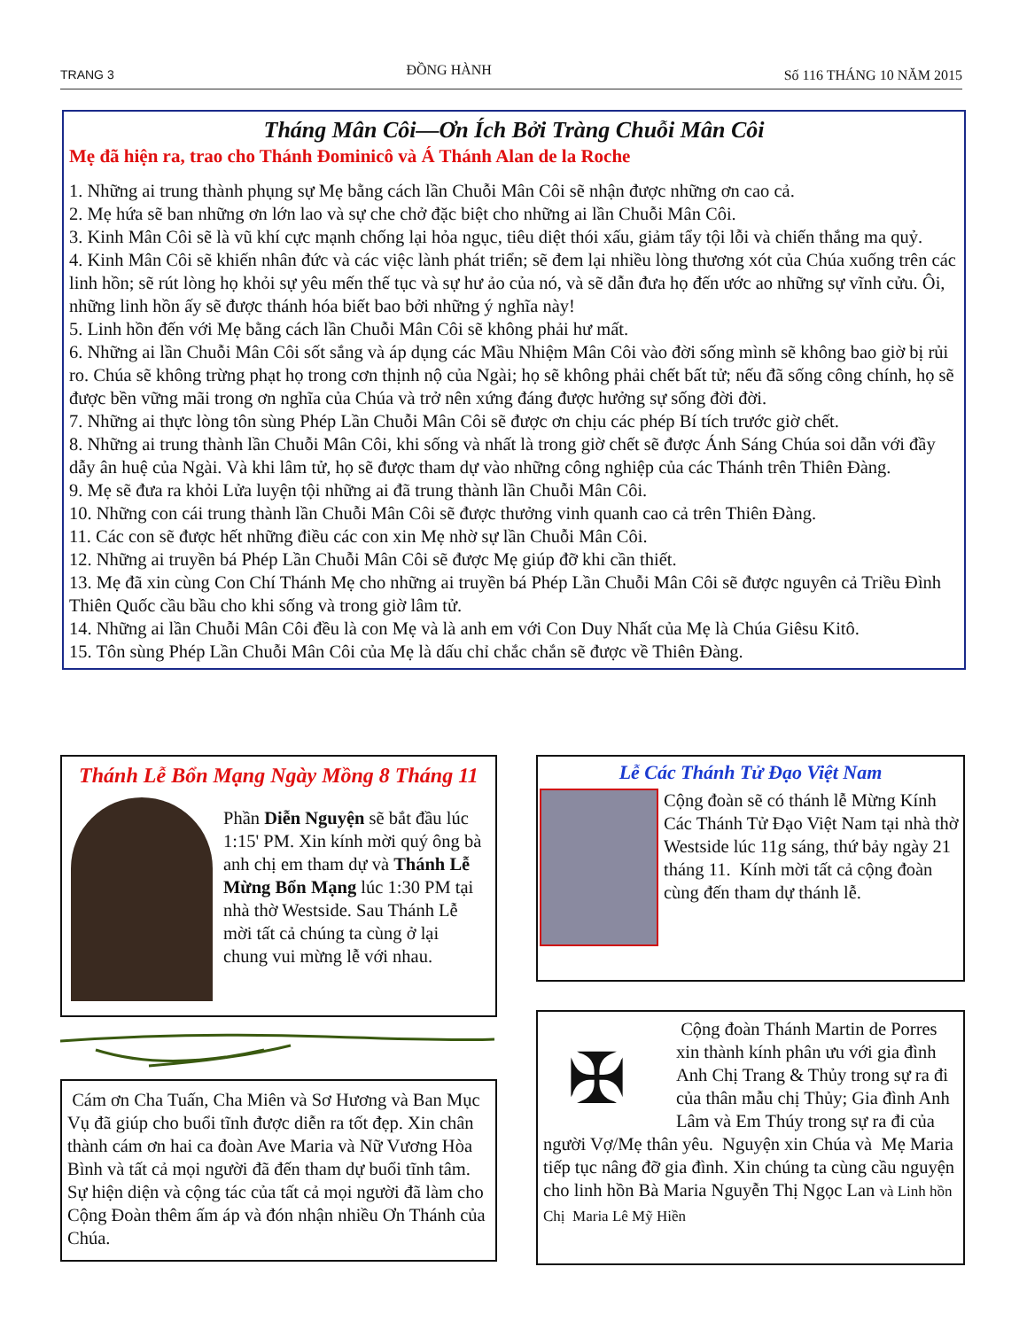TRANG 3 ĐỒNG HÀNH Số 116 THÁNG 10 NĂM 2015
Tháng Mân Côi—Ơn Ích Bởi Tràng Chuỗi Mân Côi
Mẹ đã hiện ra, trao cho Thánh Đominicô và Á Thánh Alan de la Roche
1. Những ai trung thành phụng sự Mẹ bằng cách lần Chuỗi Mân Côi sẽ nhận được những ơn cao cả.
2. Mẹ hứa sẽ ban những ơn lớn lao và sự che chở đặc biệt cho những ai lần Chuỗi Mân Côi.
3. Kinh Mân Côi sẽ là vũ khí cực mạnh chống lại hỏa ngục, tiêu diệt thói xấu, giảm tẩy tội lỗi và chiến thắng ma quỷ.
4. Kinh Mân Côi sẽ khiến nhân đức và các việc lành phát triển; sẽ đem lại nhiều lòng thương xót của Chúa xuống trên các linh hồn; sẽ rút lòng họ khỏi sự yêu mến thế tục và sự hư ảo của nó, và sẽ dẫn đưa họ đến ước ao những sự vĩnh cửu. Ôi, những linh hồn ấy sẽ được thánh hóa biết bao bởi những ý nghĩa này!
5. Linh hồn đến với Mẹ bằng cách lần Chuỗi Mân Côi sẽ không phải hư mất.
6. Những ai lần Chuỗi Mân Côi sốt sắng và áp dụng các Mầu Nhiệm Mân Côi vào đời sống mình sẽ không bao giờ bị rủi ro. Chúa sẽ không trừng phạt họ trong cơn thịnh nộ của Ngài; họ sẽ không phải chết bất tử; nếu đã sống công chính, họ sẽ được bền vững mãi trong ơn nghĩa của Chúa và trở nên xứng đáng được hưởng sự sống đời đời.
7. Những ai thực lòng tôn sùng Phép Lần Chuỗi Mân Côi sẽ được ơn chịu các phép Bí tích trước giờ chết.
8. Những ai trung thành lần Chuỗi Mân Côi, khi sống và nhất là trong giờ chết sẽ được Ánh Sáng Chúa soi dẫn với đầy dẫy ân huệ của Ngài. Và khi lâm tử, họ sẽ được tham dự vào những công nghiệp của các Thánh trên Thiên Đàng.
9. Mẹ sẽ đưa ra khỏi Lửa luyện tội những ai đã trung thành lần Chuỗi Mân Côi.
10. Những con cái trung thành lần Chuỗi Mân Côi sẽ được thưởng vinh quanh cao cả trên Thiên Đàng.
11. Các con sẽ được hết những điều các con xin Mẹ nhờ sự lần Chuỗi Mân Côi.
12. Những ai truyền bá Phép Lần Chuỗi Mân Côi sẽ được Mẹ giúp đỡ khi cần thiết.
13. Mẹ đã xin cùng Con Chí Thánh Mẹ cho những ai truyền bá Phép Lần Chuỗi Mân Côi sẽ được nguyên cả Triều Đình Thiên Quốc cầu bầu cho khi sống và trong giờ lâm tử.
14. Những ai lần Chuỗi Mân Côi đều là con Mẹ và là anh em với Con Duy Nhất của Mẹ là Chúa Giêsu Kitô.
15. Tôn sùng Phép Lần Chuỗi Mân Côi của Mẹ là dấu chỉ chắc chắn sẽ được về Thiên Đàng.
Thánh Lễ Bổn Mạng Ngày Mồng 8 Tháng 11
Phần Diễn Nguyện sẽ bắt đầu lúc 1:15' PM. Xin kính mời quý ông bà anh chị em tham dự và Thánh Lễ Mừng Bổn Mạng lúc 1:30 PM tại nhà thờ Westside. Sau Thánh Lễ mời tất cả chúng ta cùng ở lại chung vui mừng lễ với nhau.
Cám ơn Cha Tuấn, Cha Miên và Sơ Hương và Ban Mục Vụ đã giúp cho buổi tĩnh được diễn ra tốt đẹp. Xin chân thành cám ơn hai ca đoàn Ave Maria và Nữ Vương Hòa Bình và tất cả mọi người đã đến tham dự buổi tĩnh tâm. Sự hiện diện và cộng tác của tất cả mọi người đã làm cho Cộng Đoàn thêm ấm áp và đón nhận nhiều Ơn Thánh của Chúa.
Lễ Các Thánh Tử Đạo Việt Nam
Cộng đoàn sẽ có thánh lễ Mừng Kính Các Thánh Tử Đạo Việt Nam tại nhà thờ Westside lúc 11g sáng, thứ bảy ngày 21 tháng 11. Kính mời tất cả cộng đoàn cùng đến tham dự thánh lễ.
✠
Cộng đoàn Thánh Martin de Porres xin thành kính phân ưu với gia đình Anh Chị Trang & Thủy trong sự ra đi của thân mẫu chị Thủy; Gia đình Anh Lâm và Em Thúy trong sự ra đi của người Vợ/Mẹ thân yêu. Nguyện xin Chúa và Mẹ Maria tiếp tục nâng đỡ gia đình. Xin chúng ta cùng cầu nguyện cho linh hồn Bà Maria Nguyễn Thị Ngọc Lan và Linh hồn Chị Maria Lê Mỹ Hiền